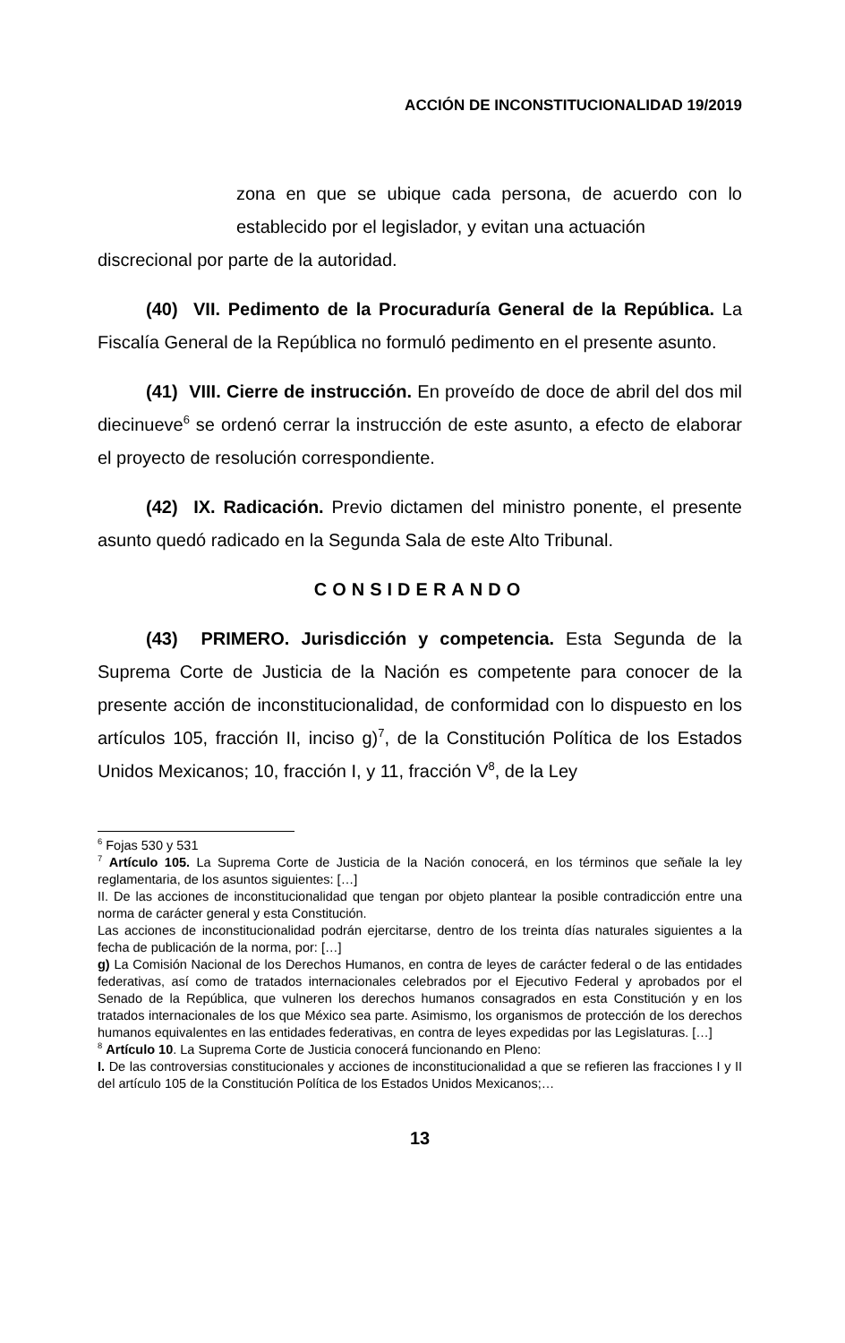ACCIÓN DE INCONSTITUCIONALIDAD 19/2019
zona en que se ubique cada persona, de acuerdo con lo establecido por el legislador, y evitan una actuación
discrecional por parte de la autoridad.
(40) VII. Pedimento de la Procuraduría General de la República. La Fiscalía General de la República no formuló pedimento en el presente asunto.
(41) VIII. Cierre de instrucción. En proveído de doce de abril del dos mil diecinueve<sup>6</sup> se ordenó cerrar la instrucción de este asunto, a efecto de elaborar el proyecto de resolución correspondiente.
(42) IX. Radicación. Previo dictamen del ministro ponente, el presente asunto quedó radicado en la Segunda Sala de este Alto Tribunal.
CONSIDERANDO
(43) PRIMERO. Jurisdicción y competencia. Esta Segunda de la Suprema Corte de Justicia de la Nación es competente para conocer de la presente acción de inconstitucionalidad, de conformidad con lo dispuesto en los artículos 105, fracción II, inciso g)<sup>7</sup>, de la Constitución Política de los Estados Unidos Mexicanos; 10, fracción I, y 11, fracción V<sup>8</sup>, de la Ley
<sup>6</sup> Fojas 530 y 531
<sup>7</sup> Artículo 105. La Suprema Corte de Justicia de la Nación conocerá, en los términos que señale la ley reglamentaria, de los asuntos siguientes: […]
II. De las acciones de inconstitucionalidad que tengan por objeto plantear la posible contradicción entre una norma de carácter general y esta Constitución.
Las acciones de inconstitucionalidad podrán ejercitarse, dentro de los treinta días naturales siguientes a la fecha de publicación de la norma, por: […]
g) La Comisión Nacional de los Derechos Humanos, en contra de leyes de carácter federal o de las entidades federativas, así como de tratados internacionales celebrados por el Ejecutivo Federal y aprobados por el Senado de la República, que vulneren los derechos humanos consagrados en esta Constitución y en los tratados internacionales de los que México sea parte. Asimismo, los organismos de protección de los derechos humanos equivalentes en las entidades federativas, en contra de leyes expedidas por las Legislaturas. […]
<sup>8</sup> Artículo 10. La Suprema Corte de Justicia conocerá funcionando en Pleno:
I. De las controversias constitucionales y acciones de inconstitucionalidad a que se refieren las fracciones I y II del artículo 105 de la Constitución Política de los Estados Unidos Mexicanos;…
13